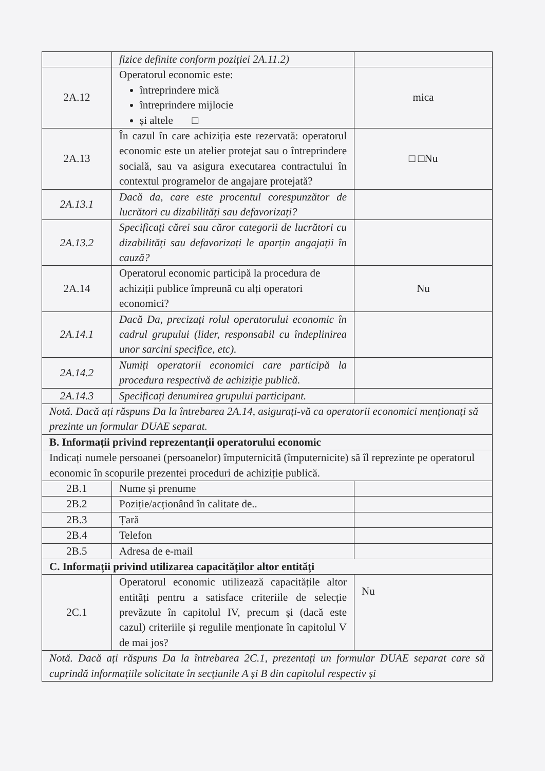| | fizice definite conform poziției 2A.11.2) | |
| 2A.12 | Operatorul economic este: întreprindere mică întreprindere mijlocie și altele □ | mica |
| 2A.13 | În cazul în care achiziția este rezervată: operatorul economic este un atelier protejat sau o întreprindere socială, sau va asigura executarea contractului în contextul programelor de angajare protejată? | □ □Nu |
| 2A.13.1 | Dacă da, care este procentul corespunzător de lucrători cu dizabilități sau defavorizați? | |
| 2A.13.2 | Specificați cărei sau căror categorii de lucrători cu dizabilități sau defavorizați le aparțin angajații în cauză? | |
| 2A.14 | Operatorul economic participă la procedura de achiziții publice împreună cu alți operatori economici? | Nu |
| 2A.14.1 | Dacă Da, precizați rolul operatorului economic în cadrul grupului (lider, responsabil cu îndeplinirea unor sarcini specifice, etc). | |
| 2A.14.2 | Numiți operatorii economici care participă la procedura respectivă de achiziție publică. | |
| 2A.14.3 | Specificați denumirea grupului participant. | |
| Notă. Dacă ați răspuns Da la întrebarea 2A.14, asigurați-vă ca operatorii economici menționați să prezinte un formular DUAE separat. | | |
| B. Informații privind reprezentanții operatorului economic | | |
| Indicați numele persoanei (persoanelor) împuternicită (împuternicite) să îl reprezinte pe operatorul economic în scopurile prezentei proceduri de achiziție publică. | | |
| 2B.1 | Nume și prenume | |
| 2B.2 | Poziție/acționând în calitate de.. | |
| 2B.3 | Țară | |
| 2B.4 | Telefon | |
| 2B.5 | Adresa de e-mail | |
| C. Informații privind utilizarea capacităților altor entități | | |
| 2C.1 | Operatorul economic utilizează capacitățile altor entități pentru a satisface criteriile de selecție prevăzute în capitolul IV, precum și (dacă este cazul) criteriile și regulile menționate în capitolul V de mai jos? | Nu |
| Notă. Dacă ați răspuns Da la întrebarea 2C.1, prezentați un formular DUAE separat care să cuprindă informațiile solicitate în secțiunile A și B din capitolul respectiv și | | |